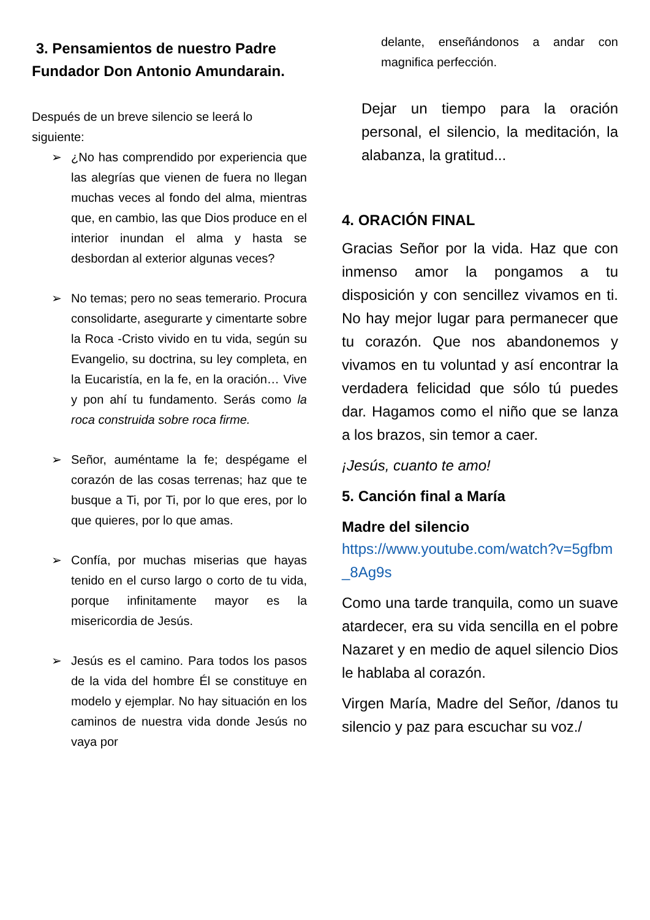3. Pensamientos de nuestro Padre Fundador Don Antonio Amundarain.
Después de un breve silencio se leerá lo siguiente:
➢ ¿No has comprendido por experiencia que las alegrías que vienen de fuera no llegan muchas veces al fondo del alma, mientras que, en cambio, las que Dios produce en el interior inundan el alma y hasta se desbordan al exterior algunas veces?
➢ No temas; pero no seas temerario. Procura consolidarte, asegurarte y cimentarte sobre la Roca -Cristo vivido en tu vida, según su Evangelio, su doctrina, su ley completa, en la Eucaristía, en la fe, en la oración… Vive y pon ahí tu fundamento. Serás como la roca construida sobre roca firme.
➢ Señor, auméntame la fe; despégame el corazón de las cosas terrenas; haz que te busque a Ti, por Ti, por lo que eres, por lo que quieres, por lo que amas.
➢ Confía, por muchas miserias que hayas tenido en el curso largo o corto de tu vida, porque infinitamente mayor es la misericordia de Jesús.
➢ Jesús es el camino. Para todos los pasos de la vida del hombre Él se constituye en modelo y ejemplar. No hay situación en los caminos de nuestra vida donde Jesús no vaya por
delante, enseñándonos a andar con magnifica perfección.
Dejar un tiempo para la oración personal, el silencio, la meditación, la alabanza, la gratitud...
4. ORACIÓN FINAL
Gracias Señor por la vida. Haz que con inmenso amor la pongamos a tu disposición y con sencillez vivamos en ti. No hay mejor lugar para permanecer que tu corazón. Que nos abandonemos y vivamos en tu voluntad y así encontrar la verdadera felicidad que sólo tú puedes dar. Hagamos como el niño que se lanza a los brazos, sin temor a caer.
¡Jesús, cuanto te amo!
5. Canción final a María
Madre del silencio
https://www.youtube.com/watch?v=5gfbm_8Ag9s
Como una tarde tranquila, como un suave atardecer, era su vida sencilla en el pobre Nazaret y en medio de aquel silencio Dios le hablaba al corazón.
Virgen María, Madre del Señor, /danos tu silencio y paz para escuchar su voz./